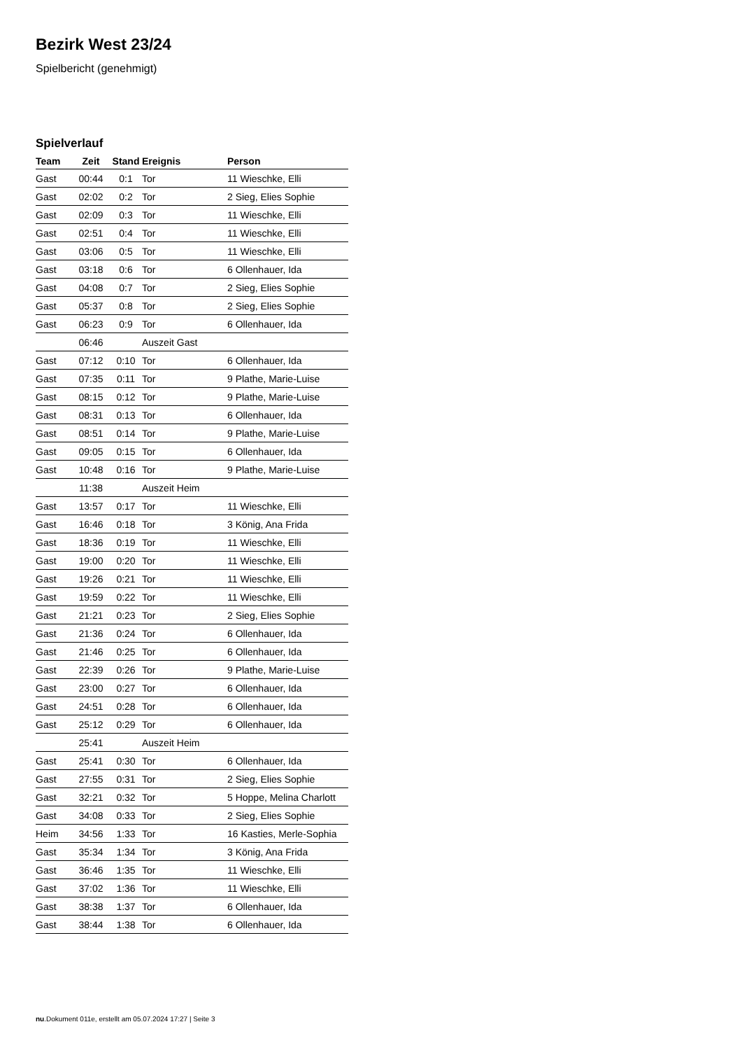Bezirk West 23/24
Spielbericht (genehmigt)
Spielverlauf
| Team | Zeit | Stand | Ereignis | Person |
| --- | --- | --- | --- | --- |
| Gast | 00:44 | 0:1 | Tor | 11 Wieschke, Elli |
| Gast | 02:02 | 0:2 | Tor | 2 Sieg, Elies Sophie |
| Gast | 02:09 | 0:3 | Tor | 11 Wieschke, Elli |
| Gast | 02:51 | 0:4 | Tor | 11 Wieschke, Elli |
| Gast | 03:06 | 0:5 | Tor | 11 Wieschke, Elli |
| Gast | 03:18 | 0:6 | Tor | 6 Ollenhauer, Ida |
| Gast | 04:08 | 0:7 | Tor | 2 Sieg, Elies Sophie |
| Gast | 05:37 | 0:8 | Tor | 2 Sieg, Elies Sophie |
| Gast | 06:23 | 0:9 | Tor | 6 Ollenhauer, Ida |
| | 06:46 | | Auszeit Gast | |
| Gast | 07:12 | 0:10 | Tor | 6 Ollenhauer, Ida |
| Gast | 07:35 | 0:11 | Tor | 9 Plathe, Marie-Luise |
| Gast | 08:15 | 0:12 | Tor | 9 Plathe, Marie-Luise |
| Gast | 08:31 | 0:13 | Tor | 6 Ollenhauer, Ida |
| Gast | 08:51 | 0:14 | Tor | 9 Plathe, Marie-Luise |
| Gast | 09:05 | 0:15 | Tor | 6 Ollenhauer, Ida |
| Gast | 10:48 | 0:16 | Tor | 9 Plathe, Marie-Luise |
| | 11:38 | | Auszeit Heim | |
| Gast | 13:57 | 0:17 | Tor | 11 Wieschke, Elli |
| Gast | 16:46 | 0:18 | Tor | 3 König, Ana Frida |
| Gast | 18:36 | 0:19 | Tor | 11 Wieschke, Elli |
| Gast | 19:00 | 0:20 | Tor | 11 Wieschke, Elli |
| Gast | 19:26 | 0:21 | Tor | 11 Wieschke, Elli |
| Gast | 19:59 | 0:22 | Tor | 11 Wieschke, Elli |
| Gast | 21:21 | 0:23 | Tor | 2 Sieg, Elies Sophie |
| Gast | 21:36 | 0:24 | Tor | 6 Ollenhauer, Ida |
| Gast | 21:46 | 0:25 | Tor | 6 Ollenhauer, Ida |
| Gast | 22:39 | 0:26 | Tor | 9 Plathe, Marie-Luise |
| Gast | 23:00 | 0:27 | Tor | 6 Ollenhauer, Ida |
| Gast | 24:51 | 0:28 | Tor | 6 Ollenhauer, Ida |
| Gast | 25:12 | 0:29 | Tor | 6 Ollenhauer, Ida |
| | 25:41 | | Auszeit Heim | |
| Gast | 25:41 | 0:30 | Tor | 6 Ollenhauer, Ida |
| Gast | 27:55 | 0:31 | Tor | 2 Sieg, Elies Sophie |
| Gast | 32:21 | 0:32 | Tor | 5 Hoppe, Melina Charlott |
| Gast | 34:08 | 0:33 | Tor | 2 Sieg, Elies Sophie |
| Heim | 34:56 | 1:33 | Tor | 16 Kasties, Merle-Sophia |
| Gast | 35:34 | 1:34 | Tor | 3 König, Ana Frida |
| Gast | 36:46 | 1:35 | Tor | 11 Wieschke, Elli |
| Gast | 37:02 | 1:36 | Tor | 11 Wieschke, Elli |
| Gast | 38:38 | 1:37 | Tor | 6 Ollenhauer, Ida |
| Gast | 38:44 | 1:38 | Tor | 6 Ollenhauer, Ida |
nu.Dokument 011e, erstellt am 05.07.2024 17:27 | Seite 3